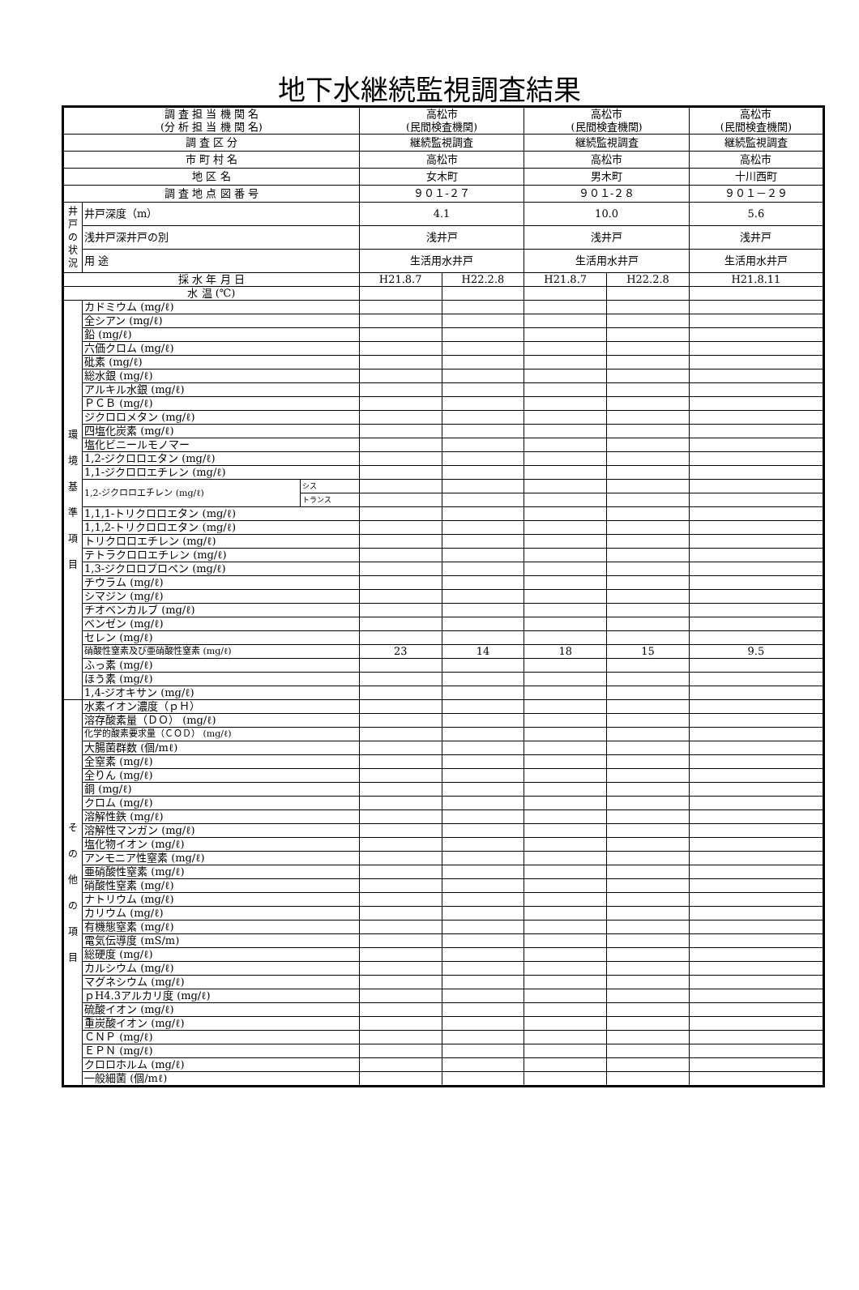地下水継続監視調査結果
| 調 査 担 当 機 関 名 (分 析 担 当 機 関 名) | | | 高松市 (民間検査機関) | | 高松市 (民間検査機関) | | 高松市 (民間検査機関) |
| 調 査 区 分 | | | 継続監視調査 | | 継続監視調査 | | 継続監視調査 |
| 市 町 村 名 | | | 高松市 | | 高松市 | | 高松市 |
| 地 区 名 | | | 女木町 | | 男木町 | | 十川西町 |
| 調 査 地 点 図 番 号 | | | ９０１-２７ | | ９０１-２８ | | ９０１－２９ |
| 井戸の状況 | 井戸深度（m） | | 4.1 | | 10.0 | | 5.6 |
| | 浅井戸深井戸の別 | | 浅井戸 | | 浅井戸 | | 浅井戸 |
| | 用 途 | | 生活用水井戸 | | 生活用水井戸 | | 生活用水井戸 |
| 採 水 年 月 日 | | | H21.8.7 | H22.2.8 | H21.8.7 | H22.2.8 | H21.8.11 |
| 水 温 (℃) | | | | | | | |
| 環 境 基 準 項 目 | カドミウム (mg/ℓ) | | | | | | |
| | 全シアン (mg/ℓ) | | | | | | |
| | 鉛 (mg/ℓ) | | | | | | |
| | 六価クロム (mg/ℓ) | | | | | | |
| | 砒素 (mg/ℓ) | | | | | | |
| | 総水銀 (mg/ℓ) | | | | | | |
| | アルキル水銀 (mg/ℓ) | | | | | | |
| | ＰＣＢ (mg/ℓ) | | | | | | |
| | ジクロロメタン (mg/ℓ) | | | | | | |
| | 四塩化炭素 (mg/ℓ) | | | | | | |
| | 塩化ビニールモノマー | | | | | | |
| | 1,2-ジクロロエタン (mg/ℓ) | | | | | | |
| | 1,1-ジクロロエチレン (mg/ℓ) | | | | | | |
| | 1,2-ジクロロエチレン (mg/ℓ) | シス | | | | | |
| | | トランス | | | | | |
| | 1,1,1-トリクロロエタン (mg/ℓ) | | | | | | |
| | 1,1,2-トリクロロエタン (mg/ℓ) | | | | | | |
| | トリクロロエチレン (mg/ℓ) | | | | | | |
| | テトラクロロエチレン (mg/ℓ) | | | | | | |
| | 1,3-ジクロロプロペン (mg/ℓ) | | | | | | |
| | チウラム (mg/ℓ) | | | | | | |
| | シマジン (mg/ℓ) | | | | | | |
| | チオベンカルブ (mg/ℓ) | | | | | | |
| | ベンゼン (mg/ℓ) | | | | | | |
| | セレン (mg/ℓ) | | | | | | |
| | 硝酸性窒素及び亜硝酸性窒素 (mg/ℓ) | | 23 | 14 | 18 | 15 | 9.5 |
| | ふっ素 (mg/ℓ) | | | | | | |
| | ほう素 (mg/ℓ) | | | | | | |
| | 1,4-ジオキサン (mg/ℓ) | | | | | | |
| そ の 他 の 項 目 | 水素イオン濃度（ｐＨ） | | | | | | |
| | 溶存酸素量（ＤＯ） (mg/ℓ) | | | | | | |
| | 化学的酸素要求量（ＣＯＤ） (mg/ℓ) | | | | | | |
| | 大腸菌群数 (個/mℓ) | | | | | | |
| | 全窒素 (mg/ℓ) | | | | | | |
| | 全りん (mg/ℓ) | | | | | | |
| | 銅 (mg/ℓ) | | | | | | |
| | クロム (mg/ℓ) | | | | | | |
| | 溶解性鉄 (mg/ℓ) | | | | | | |
| | 溶解性マンガン (mg/ℓ) | | | | | | |
| | 塩化物イオン (mg/ℓ) | | | | | | |
| | アンモニア性窒素 (mg/ℓ) | | | | | | |
| | 亜硝酸性窒素 (mg/ℓ) | | | | | | |
| | 硝酸性窒素 (mg/ℓ) | | | | | | |
| | ナトリウム (mg/ℓ) | | | | | | |
| | カリウム (mg/ℓ) | | | | | | |
| | 有機態窒素 (mg/ℓ) | | | | | | |
| | 電気伝導度 (mS/m) | | | | | | |
| | 総硬度 (mg/ℓ) | | | | | | |
| | カルシウム (mg/ℓ) | | | | | | |
| | マグネシウム (mg/ℓ) | | | | | | |
| | ｐH4.3アルカリ度 (mg/ℓ) | | | | | | |
| | 硫酸イオン (mg/ℓ) | | | | | | |
| | 重炭酸イオン (mg/ℓ) | | | | | | |
| | ＣＮＰ (mg/ℓ) | | | | | | |
| | ＥＰＮ (mg/ℓ) | | | | | | |
| | クロロホルム (mg/ℓ) | | | | | | |
| | 一般細菌 (個/mℓ) | | | | | | |